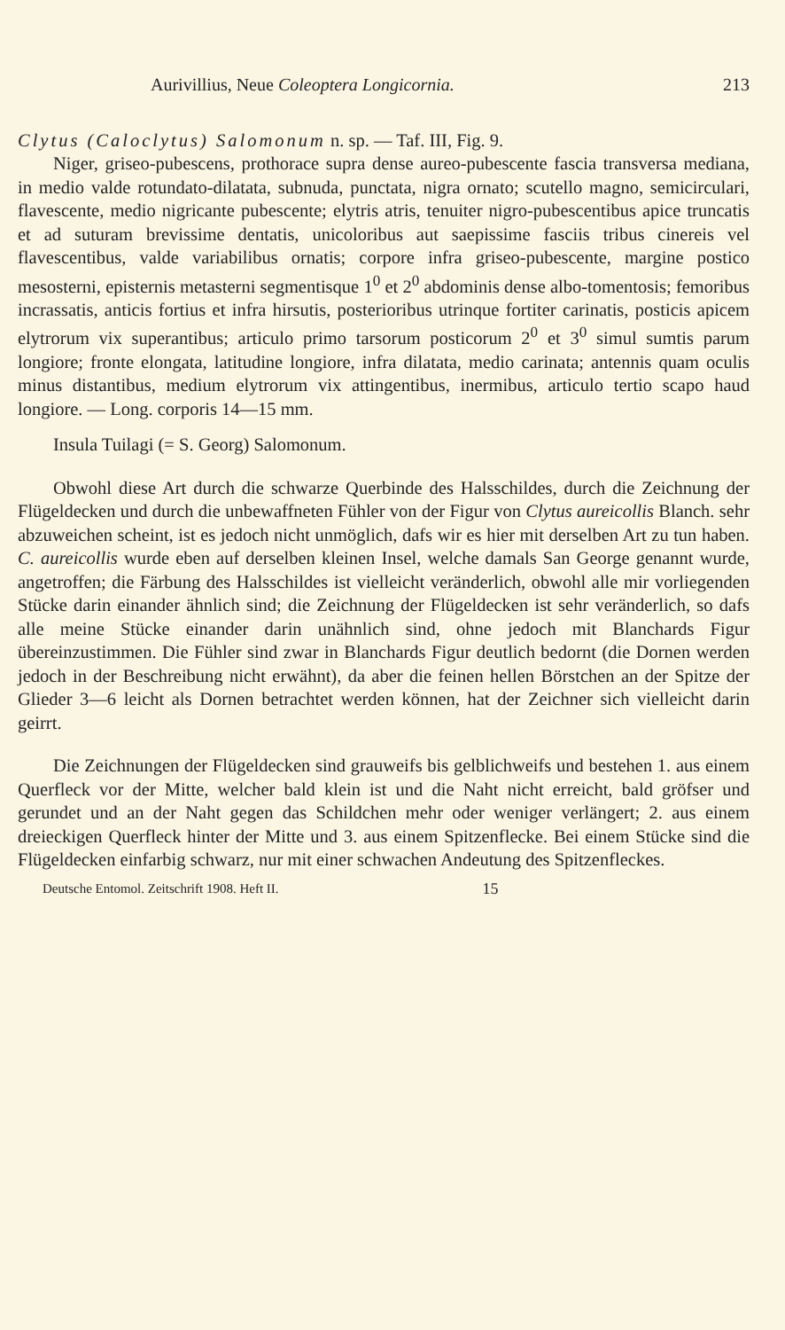Aurivillius, Neue Coleoptera Longicornia. 213
Clytus (Caloclytus) Salomonum n. sp. — Taf. III, Fig. 9.
Niger, griseo-pubescens, prothorace supra dense aureo-pubescente fascia transversa mediana, in medio valde rotundato-dilatata, subnuda, punctata, nigra ornato; scutello magno, semicirculari, flavescente, medio nigricante pubescente; elytris atris, tenuiter nigro-pubescentibus apice truncatis et ad suturam brevissime dentatis, unicoloribus aut saepissime fasciis tribus cinereis vel flavescentibus, valde variabilibus ornatis; corpore infra griseo-pubescente, margine postico mesosterni, episternis metasterni segmentisque 1<sup>0</sup> et 2<sup>0</sup> abdominis dense albo-tomentosis; femoribus incrassatis, anticis fortius et infra hirsutis, posterioribus utrinque fortiter carinatis, posticis apicem elytrorum vix superantibus; articulo primo tarsorum posticorum 2<sup>0</sup> et 3<sup>0</sup> simul sumtis parum longiore; fronte elongata, latitudine longiore, infra dilatata, medio carinata; antennis quam oculis minus distantibus, medium elytrorum vix attingentibus, inermibus, articulo tertio scapo haud longiore. — Long. corporis 14—15 mm.
Insula Tuilagi (= S. Georg) Salomonum.
Obwohl diese Art durch die schwarze Querbinde des Halsschildes, durch die Zeichnung der Flügeldecken und durch die unbewaffneten Fühler von der Figur von Clytus aureicollis Blanch. sehr abzuweichen scheint, ist es jedoch nicht unmöglich, dafs wir es hier mit derselben Art zu tun haben. C. aureicollis wurde eben auf derselben kleinen Insel, welche damals San George genannt wurde, angetroffen; die Färbung des Halsschildes ist vielleicht veränderlich, obwohl alle mir vorliegenden Stücke darin einander ähnlich sind; die Zeichnung der Flügeldecken ist sehr veränderlich, so dafs alle meine Stücke einander darin unähnlich sind, ohne jedoch mit Blanchards Figur übereinzustimmen. Die Fühler sind zwar in Blanchards Figur deutlich bedornt (die Dornen werden jedoch in der Beschreibung nicht erwähnt), da aber die feinen hellen Börstchen an der Spitze der Glieder 3—6 leicht als Dornen betrachtet werden können, hat der Zeichner sich vielleicht darin geirrt.
Die Zeichnungen der Flügeldecken sind grauweifs bis gelblichweifs und bestehen 1. aus einem Querfleck vor der Mitte, welcher bald klein ist und die Naht nicht erreicht, bald gröfser und gerundet und an der Naht gegen das Schildchen mehr oder weniger verlängert; 2. aus einem dreieckigen Querfleck hinter der Mitte und 3. aus einem Spitzenflecke. Bei einem Stücke sind die Flügeldecken einfarbig schwarz, nur mit einer schwachen Andeutung des Spitzenfleckes.
Deutsche Entomol. Zeitschrift 1908. Heft II. 15